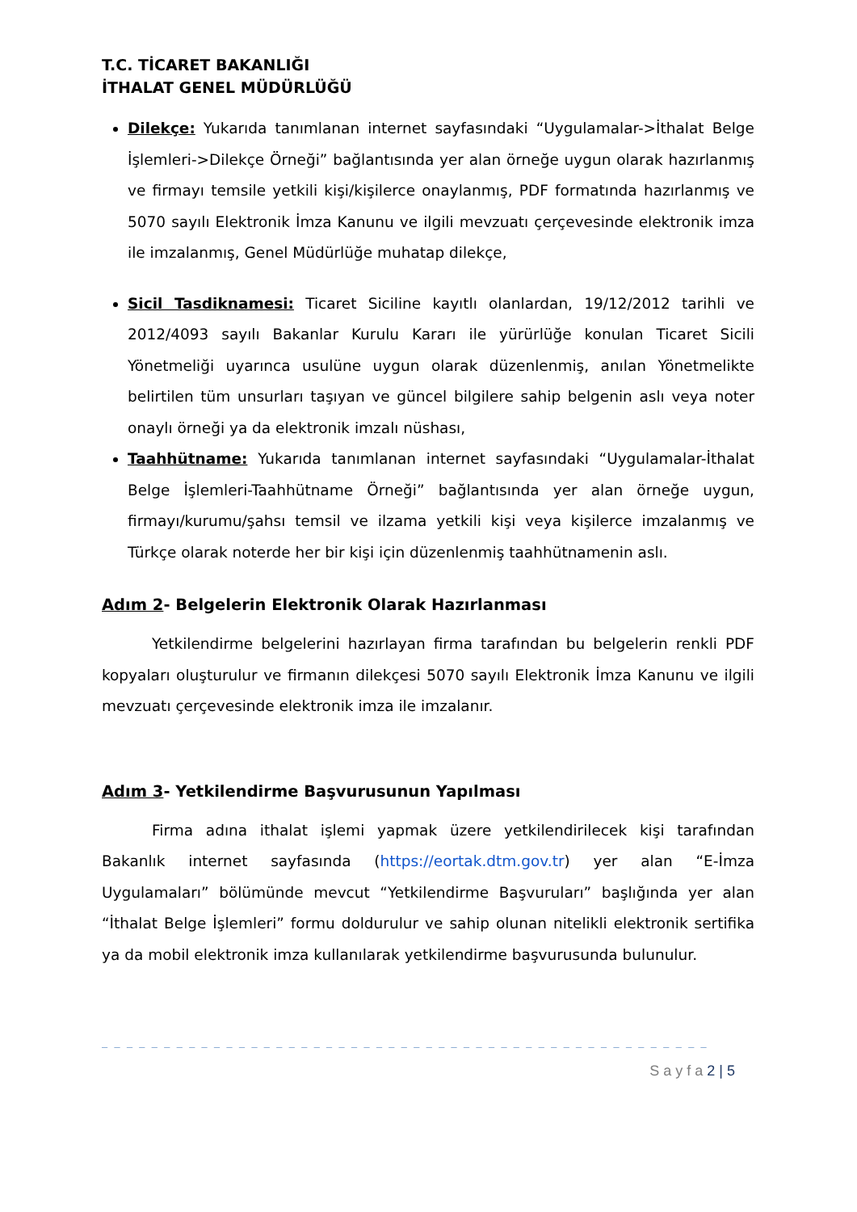T.C. TİCARET BAKANLIĞI
İTHALAT GENEL MÜDÜRLÜĞÜ
Dilekçe: Yukarıda tanımlanan internet sayfasındaki “Uygulamalar->İthalat Belge İşlemleri->Dilekçe Örneği” bağlantısında yer alan örneğe uygun olarak hazırlanmış ve firmayı temsile yetkili kişi/kişilerce onaylanmış, PDF formatında hazırlanmış ve 5070 sayılı Elektronik İmza Kanunu ve ilgili mevzuatı çerçevesinde elektronik imza ile imzalanmış, Genel Müdürlüğe muhatap dilekçe,
Sicil Tasdiknamesi: Ticaret Siciline kayıtlı olanlardan, 19/12/2012 tarihli ve 2012/4093 sayılı Bakanlar Kurulu Kararı ile yürürlüğe konulan Ticaret Sicili Yönetmeliği uyarınca usulüne uygun olarak düzenlenmiş, anılan Yönetmelikte belirtilen tüm unsurları taşıyan ve güncel bilgilere sahip belgenin aslı veya noter onaylı örneği ya da elektronik imzalı nüshası,
Taahhütname: Yukarıda tanımlanan internet sayfasındaki “Uygulamalar-İthalat Belge İşlemleri-Taahhütname Örneği” bağlantısında yer alan örneğe uygun, firmayı/kurumu/şahsı temsil ve ilzama yetkili kişi veya kişilerce imzalanmış ve Türkçe olarak noterde her bir kişi için düzenlenmiş taahhütnamenin aslı.
Adım 2- Belgelerin Elektronik Olarak Hazırlanması
Yetkilendirme belgelerini hazırlayan firma tarafından bu belgelerin renkli PDF kopyaları oluşturulur ve firmanın dilekçesi 5070 sayılı Elektronik İmza Kanunu ve ilgili mevzuatı çerçevesinde elektronik imza ile imzalanır.
Adım 3- Yetkilendirme Başvurusunun Yapılması
Firma adına ithalat işlemi yapmak üzere yetkilendirilecek kişi tarafından Bakanlık internet sayfasında (https://eortak.dtm.gov.tr) yer alan “E-İmza Uygulamaları” bölümünde mevcut “Yetkilendirme Başvuruları” başlığında yer alan “İthalat Belge İşlemleri” formu doldurulur ve sahip olunan nitelikli elektronik sertifika ya da mobil elektronik imza kullanılarak yetkilendirme başvurusunda bulunulur.
_ _ _ _ _ _ _ _ _ _ _ _ _ _ _ _ _ _ _ _ _ _ _ _ _ _ _ _ _ _ _ _ _ _ _ _ _ _ _ _ _ _ _ _ _ _ _ _ _
S a y f a 2 | 5